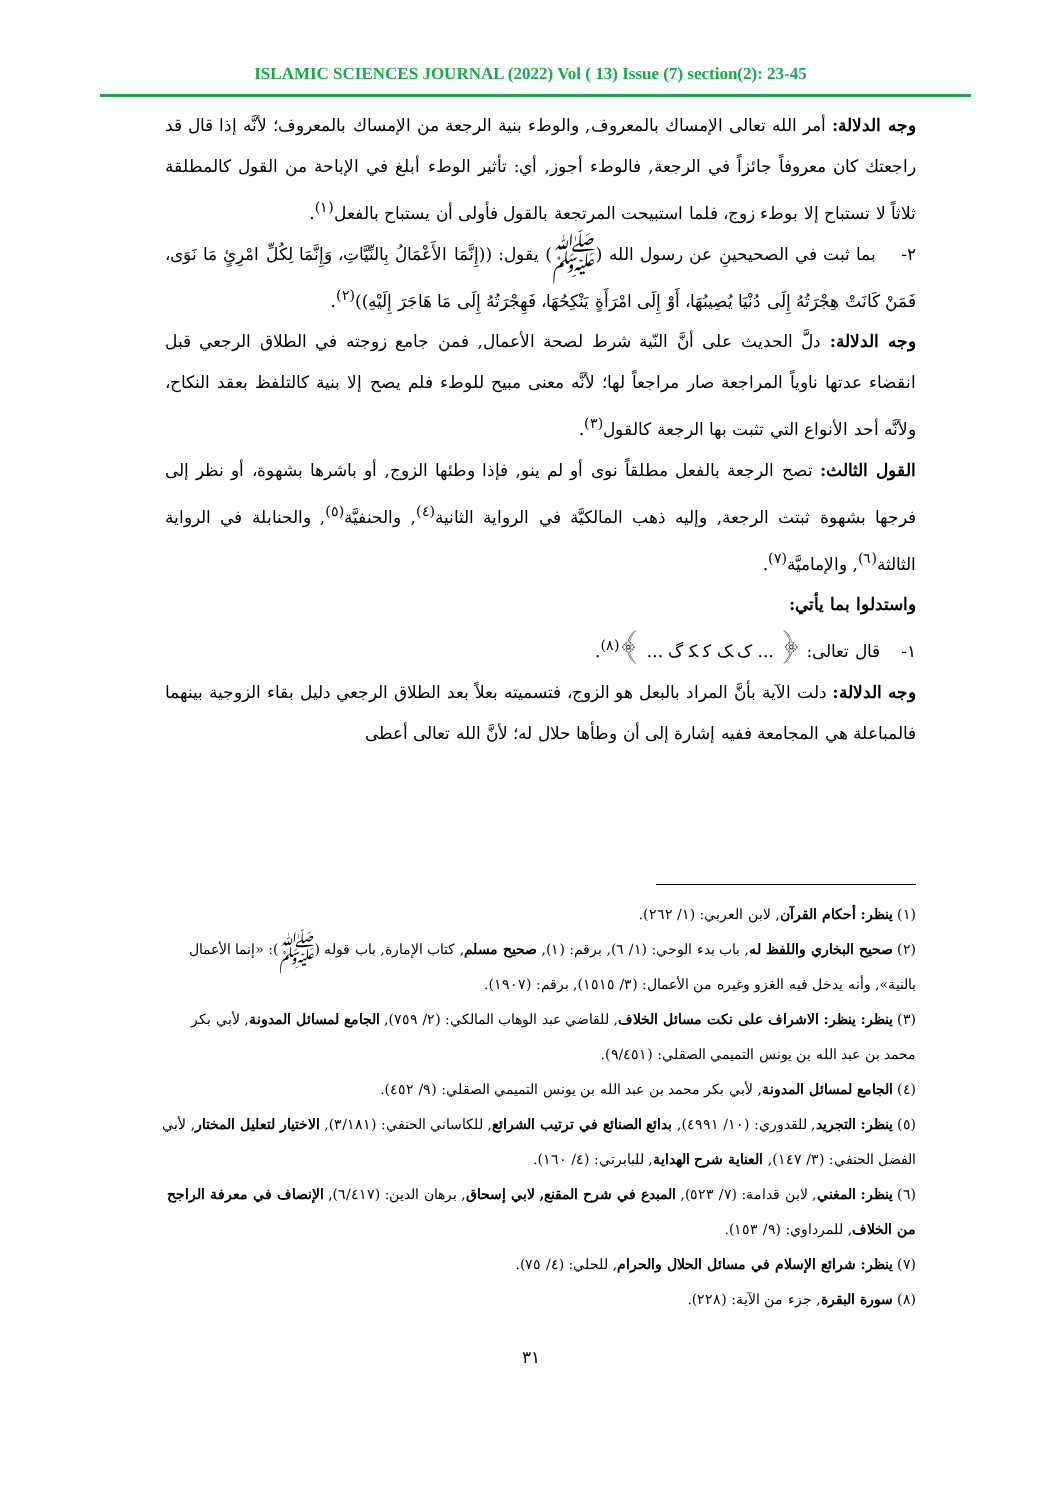ISLAMIC SCIENCES JOURNAL (2022) Vol ( 13) Issue (7) section(2): 23-45
وجه الدلالة: أمر الله تعالى الإمساك بالمعروف, والوطء بنية الرجعة من الإمساك بالمعروف؛ لأنَّه إذا قال قد راجعتك كان معروفاً جائزاً في الرجعة, فالوطء أجوز, أي: تأثير الوطء أبلغ في الإباحة من القول كالمطلقة ثلاثاً لا تستباح إلا بوطء زوج، فلما استبيحت المرتجعة بالقول فأولى أن يستباح بالفعل<sup>(١)</sup>.
٢- بما ثبت في الصحيحينِ عن رسول الله (ﷺ) يقول: ((إِنَّمَا الأَعْمَالُ بِالنِّيَّاتِ، وَإِنَّمَا لِكُلِّ امْرِئٍ مَا نَوَى، فَمَنْ كَانَتْ هِجْرَتُهُ إِلَى دُنْيَا يُصِيبُهَا، أَوْ إِلَى امْرَأَةٍ يَنْكِحُهَا، فَهِجْرَتُهُ إِلَى مَا هَاجَرَ إِلَيْهِ))<sup>(٢)</sup>.
وجه الدلالة: دلَّ الحديث على أنَّ النّية شرط لصحة الأعمال, فمن جامع زوجته في الطلاق الرجعي قبل انقضاء عدتها ناوياً المراجعة صار مراجعاً لها؛ لأنَّه معنى مبيح للوطء فلم يصح إلا بنية كالتلفظ بعقد النكاح، ولأنَّه أحد الأنواع التي تثبت بها الرجعة كالقول<sup>(٣)</sup>.
القول الثالث: تصح الرجعة بالفعل مطلقاً نوى أو لم ينو, فإذا وطئها الزوج, أو باشرها بشهوة، أو نظر إلى فرجها بشهوة ثبتت الرجعة, وإليه ذهب المالكيَّة في الرواية الثانية<sup>(٤)</sup>, والحنفيَّة<sup>(٥)</sup>, والحنابلة في الرواية الثالثة<sup>(٦)</sup>, والإماميَّة<sup>(٧)</sup>.
واستدلوا بما يأتي:
١- قال تعالى: ﴿ ... ﮎ ﮏ ﮐ ﮑ ﮒ ... ﴾<sup>(٨)</sup>.
وجه الدلالة: دلت الآية بأنَّ المراد بالبعل هو الزوج، فتسميته بعلاً بعد الطلاق الرجعي دليل بقاء الزوجية بينهما فالمباعلة هي المجامعة ففيه إشارة إلى أن وطأها حلال له؛ لأنَّ الله تعالى أعطى
(١) ينظر: أحكام القرآن, لابن العربي: (١/ ٢٦٢).
(٢) صحيح البخاري واللفظ له, باب بدء الوحي: (١/ ٦), برقم: (١), صحيح مسلم, كتاب الإمارة, باب قوله (ﷺ): «إنما الأعمال بالنية», وأنه يدخل فيه الغزو وغيره من الأعمال: (٣/ ١٥١٥), برقم: (١٩٠٧).
(٣) ينظر: ينظر: الاشراف على نكت مسائل الخلاف, للقاضي عبد الوهاب المالكي: (٢/ ٧٥٩), الجامع لمسائل المدونة, لأبي بكر محمد بن عبد الله بن يونس التميمي الصقلي: (٩/٤٥١).
(٤) الجامع لمسائل المدونة, لأبي بكر محمد بن عبد الله بن يونس التميمي الصقلي: (٩/ ٤٥٢).
(٥) ينظر: التجريد, للقدوري: (١٠/ ٤٩٩١), بدائع الصنائع في ترتيب الشرائع, للكاساني الحنفي: (٣/١٨١), الاختيار لتعليل المختار, لأبي الفضل الحنفي: (٣/ ١٤٧), العناية شرح الهداية, للبابرتي: (٤/ ١٦٠).
(٦) ينظر: المغني, لابن قدامة: (٧/ ٥٢٣), المبدع في شرح المقنع, لابي إسحاق, برهان الدين: (٦/٤١٧), الإنصاف في معرفة الراجح من الخلاف, للمرداوي: (٩/ ١٥٣).
(٧) ينظر: شرائع الإسلام في مسائل الحلال والحرام, للحلي: (٤/ ٧٥).
(٨) سورة البقرة, جزء من الآية: (٢٢٨).
٣١